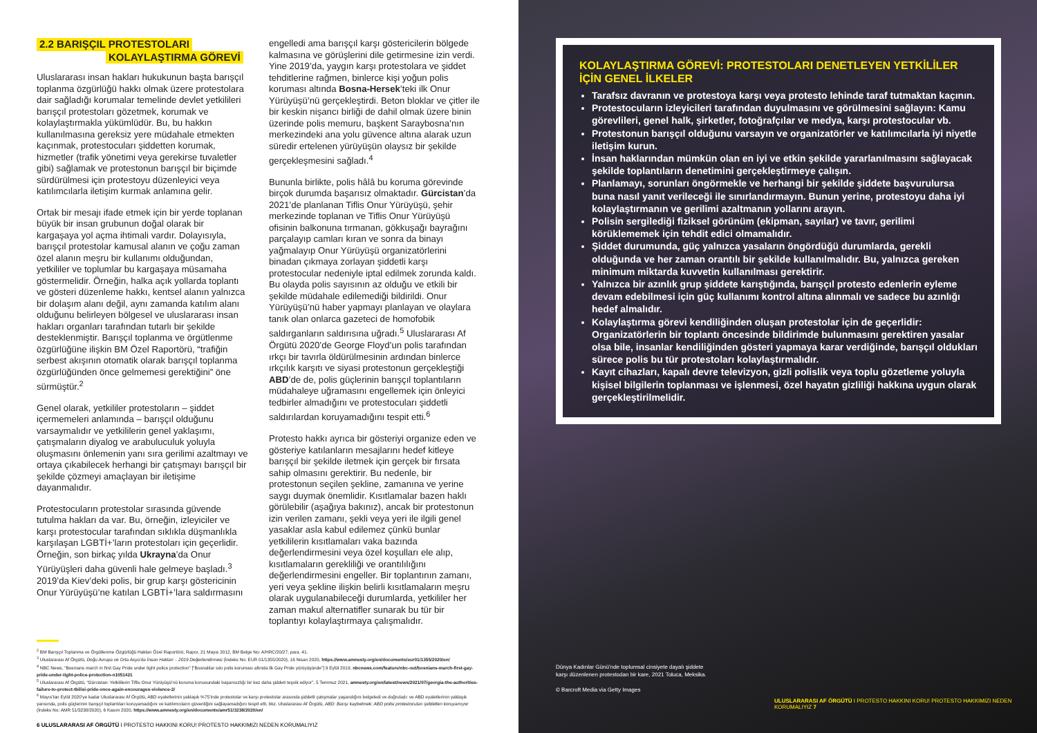2.2 BARIŞÇIL PROTESTOLARI
KOLAYLAŞTIRMA GÖREVİ
Uluslararası insan hakları hukukunun başta barışçıl toplanma özgürlüğü hakkı olmak üzere protestolara dair sağladığı korumalar temelinde devlet yetkilileri barışçıl protestoları gözetmek, korumak ve kolaylaştırmakla yükümlüdür. Bu, bu hakkın kullanılmasına gereksiz yere müdahale etmekten kaçınmak, protestocuları şiddetten korumak, hizmetler (trafik yönetimi veya gerekirse tuvaletler gibi) sağlamak ve protestonun barışçıl bir biçimde sürdürülmesi için protestoyu düzenleyici veya katılımcılarla iletişim kurmak anlamına gelir.
Ortak bir mesajı ifade etmek için bir yerde toplanan büyük bir insan grubunun doğal olarak bir kargaşaya yol açma ihtimali vardır. Dolayısıyla, barışçıl protestolar kamusal alanın ve çoğu zaman özel alanın meşru bir kullanımı olduğundan, yetkililer ve toplumlar bu kargaşaya müsamaha göstermelidir. Örneğin, halka açık yollarda toplantı ve gösteri düzenleme hakkı, kentsel alanın yalnızca bir dolaşım alanı değil, aynı zamanda katılım alanı olduğunu belirleyen bölgesel ve uluslararası insan hakları organları tarafından tutarlı bir şekilde desteklenmiştir. Barışçıl toplanma ve örgütlenme özgürlüğüne ilişkin BM Özel Raportörü, “trafiğin serbest akışının otomatik olarak barışçıl toplanma özgürlüğünden önce gelmemesi gerektiğini” öne sürmüştür.<sup>2</sup>
Genel olarak, yetkililer protestoların – şiddet içermemeleri anlamında – barışçıl olduğunu varsaymalıdır ve yetkililerin genel yaklaşımı, çatışmaların diyalog ve arabuluculuk yoluyla oluşmasını önlemenin yanı sıra gerilimi azaltmayı ve ortaya çıkabilecek herhangi bir çatışmayı barışçıl bir şekilde çözmeyi amaçlayan bir iletişime dayanmalıdır.
Protestocuların protestolar sırasında güvende tutulma hakları da var. Bu, örneğin, izleyiciler ve karşı protestocular tarafından sıklıkla düşmanlıkla karşılaşan LGBTİ+’ların protestoları için geçerlidir. Örneğin, son birkaç yılda Ukrayna’da Onur Yürüyüşleri daha güvenli hale gelmeye başladı.<sup>3</sup> 2019’da Kiev’deki polis, bir grup karşı göstericinin Onur Yürüyüşü’ne katılan LGBTİ+’lara saldırmasını
engelledi ama barışçıl karşı göstericilerin bölgede kalmasına ve görüşlerini dile getirmesine izin verdi. Yine 2019’da, yaygın karşı protestolara ve şiddet tehditlerine rağmen, binlerce kişi yoğun polis koruması altında Bosna-Hersek’teki ilk Onur Yürüyüşü’nü gerçekleştirdi. Beton bloklar ve çitler ile bir keskin nişancı birliği de dahil olmak üzere binin üzerinde polis memuru, başkent Saraybosna’nın merkezindeki ana yolu güvence altına alarak uzun süredir ertelenen yürüyüşün olaysız bir şekilde gerçekleşmesini sağladı.<sup>4</sup>
Bununla birlikte, polis hâlâ bu koruma görevinde birçok durumda başarısız olmaktadır. Gürcistan’da 2021’de planlanan Tiflis Onur Yürüyüşü, şehir merkezinde toplanan ve Tiflis Onur Yürüyüşü ofisinin balkonuna tırmanan, gökkuşağı bayrağını parçalayıp camları kıran ve sonra da binayı yağmalayıp Onur Yürüyüşü organizatörlerini binadan çıkmaya zorlayan şiddetli karşı protestocular nedeniyle iptal edilmek zorunda kaldı. Bu olayda polis sayısının az olduğu ve etkili bir şekilde müdahale edilemediği bildirildi. Onur Yürüyüşü’nü haber yapmayı planlayan ve olaylara tanık olan onlarca gazeteci de homofobik saldırganların saldırısına uğradı.<sup>5</sup> Uluslararası Af Örgütü 2020’de George Floyd’un polis tarafından ırkçı bir tavırla öldürülmesinin ardından binlerce ırkçılık karşıtı ve siyasi protestonun gerçekleştiği ABD’de de, polis güçlerinin barışçıl toplantıların müdahaleye uğramasını engellemek için önleyici tedbirler almadığını ve protestocuları şiddetli saldırılardan koruyamadığını tespit etti.<sup>6</sup>
Protesto hakkı ayrıca bir gösteriyi organize eden ve gösteriye katılanların mesajlarını hedef kitleye barışçıl bir şekilde iletmek için gerçek bir fırsata sahip olmasını gerektirir. Bu nedenle, bir protestonun seçilen şekline, zamanına ve yerine saygı duymak önemlidir. Kısıtlamalar bazen haklı görülebilir (aşağıya bakınız), ancak bir protestonun izin verilen zamanı, şekli veya yeri ile ilgili genel yasaklar asla kabul edilemez çünkü bunlar yetkililerin kısıtlamaları vaka bazında değerlendirmesini veya özel koşulları ele alıp, kısıtlamaların gerekliliği ve orantılılığını değerlendirmesini engeller. Bir toplantının zamanı, yeri veya şekline ilişkin belirli kısıtlamaların meşru olarak uygulanabileceği durumlarda, yetkililer her zaman makul alternatifler sunarak bu tür bir toplantıyı kolaylaştırmaya çalışmalıdır.
<sup>2</sup> BM Barışçıl Toplanma ve Örgütlenme Özgürlüğü Hakları Özel Raportörü, Rapor, 21 Mayıs 2012, BM Belge No: A/HRC/20/27, para. 41.
<sup>3</sup> Uluslararası Af Örgütü, Doğu Avrupa ve Orta Asya’da İnsan Hakları – 2019 Değerlendirmesi (İndeks No: EUR 01/1355/2020), 16 Nisan 2020, https://www.amnesty.org/en/documents/eur01/1355/2020/en/
<sup>4</sup> NBC News, “Bosnians march in first Gay Pride under tight police protection” [“Bosnalılar sıkı polis koruması altında ilk Gay Pride yürüyüşünde”] 9 Eylül 2019, nbcnews.com/feature/nbc-out/bosnians-march-first-gay-pride-under-tight-police-protection-n1051421
<sup>5</sup> Uluslararası Af Örgütü, “Gürcistan: Yetkililerin Tiflis Onur Yürüyüşü’nü koruma konusundaki başarısızlığı bir kez daha şiddeti teşvik ediyor”, 5 Temmuz 2021, amnesty.org/en/latest/news/2021/07/georgia-the-authorities-failure-to-protect-tbilisi-pride-once-again-encourages-violence-2/
<sup>6</sup> Mayıs’tan Eylül 2020’ye kadar Uluslararası Af Örgütü, ABD eyaletlerinin yaklaşık %75’inde protestolar ve karşı protestolar arasında şiddetli çatışmalar yaşandığını belgeledi ve doğruladı: ve ABD eyaletlerinin yaklaşık yarısında, polis güçlerinin barışçıl toplantıları koruyamadığını ve katılımcıların güvenliğini sağlayamadığını tespit etti, bkz. Uluslararası Af Örgütü, ABD: Barışı kaybetmek: ABD polisi protestocuları şiddetten koruyamıyor (İndeks No: AMR 51/3238/2020), 6 Kasım 2020, https://www.amnesty.org/en/documents/amr51/3238/2020/en/
6 ULUSLARARASI AF ÖRGÜTÜ I PROTESTO HAKKINI KORU! PROTESTO HAKKIMIZI NEDEN KORUMALIYIZ
KOLAYLAŞTIRMA GÖREVİ: PROTESTOLARI DENETLEYEN YETKİLİLER İÇİN GENEL İLKELER
Tarafsız davranın ve protestoya karşı veya protesto lehinde taraf tutmaktan kaçının.
Protestocuların izleyicileri tarafından duyulmasını ve görülmesini sağlayın: Kamu görevlileri, genel halk, şirketler, fotoğrafçılar ve medya, karşı protestocular vb.
Protestonun barışçıl olduğunu varsayın ve organizatörler ve katılımcılarla iyi niyetle iletişim kurun.
İnsan haklarından mümkün olan en iyi ve etkin şekilde yararlanılmasını sağlayacak şekilde toplantıların denetimini gerçekleştirmeye çalışın.
Planlamayı, sorunları öngörmekle ve herhangi bir şekilde şiddete başvurulursa buna nasıl yanıt verileceği ile sınırlandırmayın. Bunun yerine, protestoyu daha iyi kolaylaştırmanın ve gerilimi azaltmanın yollarını arayın.
Polisin sergilediği fiziksel görünüm (ekipman, sayılar) ve tavır, gerilimi körüklememek için tehdit edici olmamalıdır.
Şiddet durumunda, güç yalnızca yasaların öngördüğü durumlarda, gerekli olduğunda ve her zaman orantılı bir şekilde kullanılmalıdır. Bu, yalnızca gereken minimum miktarda kuvvetin kullanılması gerektirir.
Yalnızca bir azınlık grup şiddete karıştığında, barışçıl protesto edenlerin eyleme devam edebilmesi için güç kullanımı kontrol altına alınmalı ve sadece bu azınlığı hedef almalıdır.
Kolaylaştırma görevi kendiliğinden oluşan protestolar için de geçerlidir: Organizatörlerin bir toplantı öncesinde bildirimde bulunmasını gerektiren yasalar olsa bile, insanlar kendiliğinden gösteri yapmaya karar verdiğinde, barışçıl oldukları sürece polis bu tür protestoları kolaylaştırmalıdır.
Kayıt cihazları, kapalı devre televizyon, gizli polislik veya toplu gözetleme yoluyla kişisel bilgilerin toplanması ve işlenmesi, özel hayatın gizliliği hakkına uygun olarak gerçekleştirilmelidir.
Dünya Kadınlar Günü’nde toplumsal cinsiyete dayalı şiddete
karşı düzenlenen protestodan bir kare, 2021 Toluca, Meksika.
© Barcroft Media via Getty Images
ULUSLARARASI AF ÖRGÜTÜ I PROTESTO HAKKINI KORU! PROTESTO HAKKIMIZI NEDEN KORUMALIYIZ 7